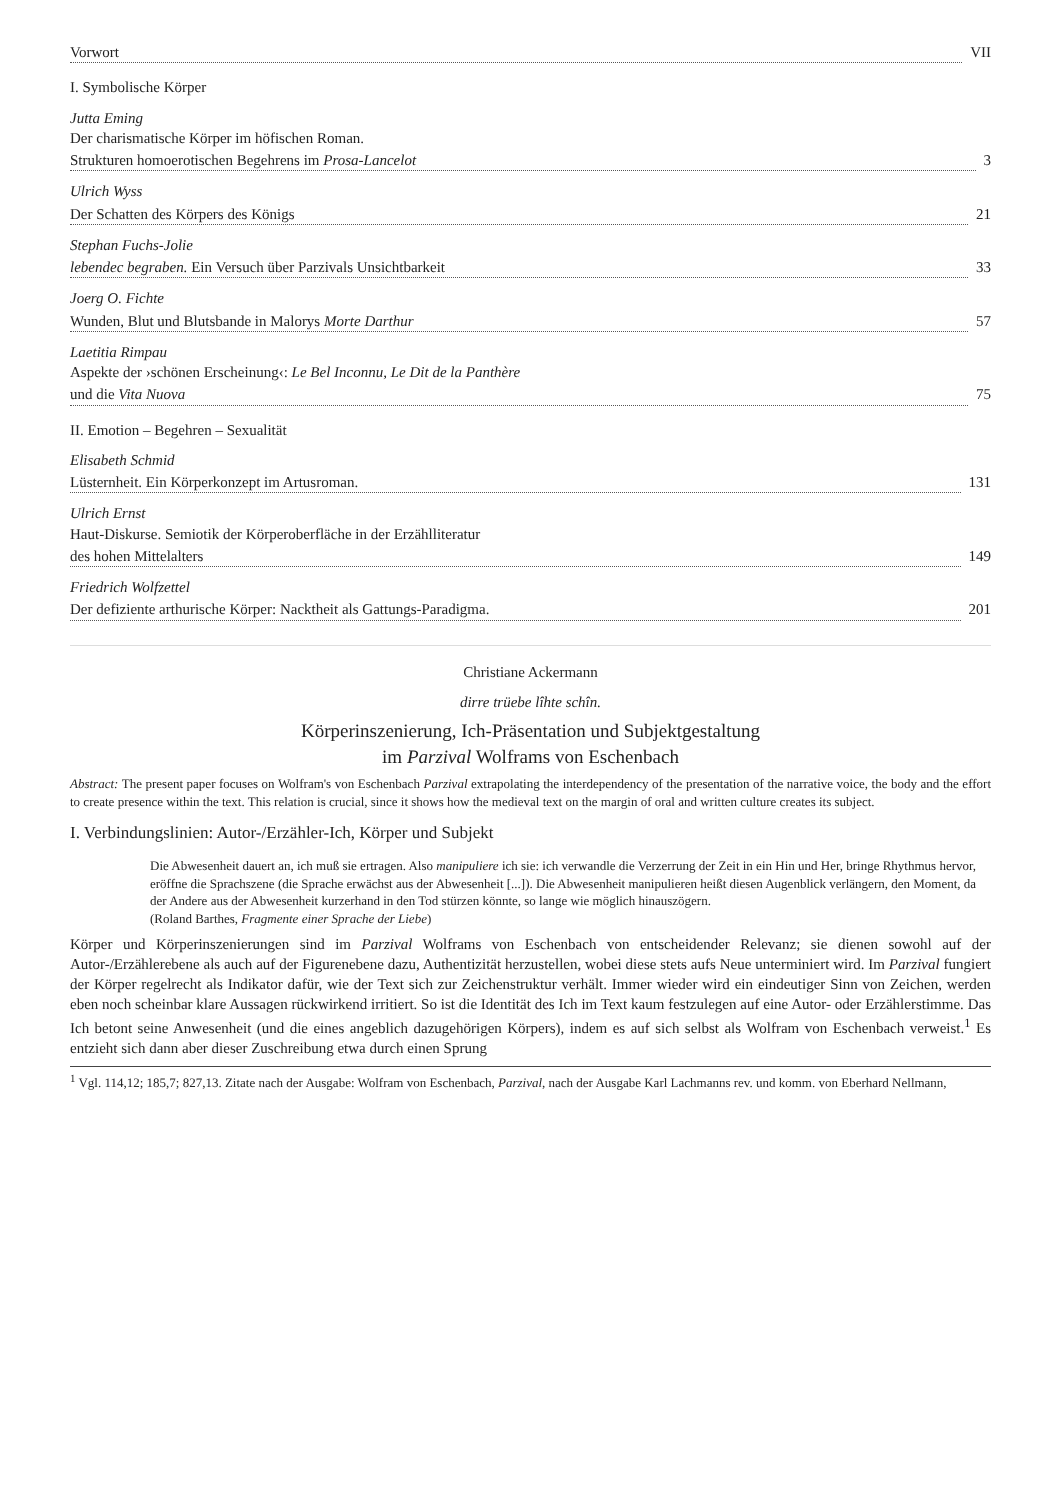Vorwort VII
I. Symbolische Körper
Jutta Eming
Der charismatische Körper im höfischen Roman.
Strukturen homoerotischen Begehrens im Prosa-Lancelot 3
Ulrich Wyss
Der Schatten des Körpers des Königs 21
Stephan Fuchs-Jolie
lebendec begraben. Ein Versuch über Parzivals Unsichtbarkeit 33
Joerg O. Fichte
Wunden, Blut und Blutsbande in Malorys Morte Darthur 57
Laetitia Rimpau
Aspekte der ›schönen Erscheinung‹: Le Bel Inconnu, Le Dit de la Panthère
und die Vita Nuova 75
II. Emotion – Begehren – Sexualität
Elisabeth Schmid
Lüsternheit. Ein Körperkonzept im Artusroman. 131
Ulrich Ernst
Haut-Diskurse. Semiotik der Körperoberfläche in der Erzählliteratur
des hohen Mittelalters 149
Friedrich Wolfzettel
Der defiziente arthurische Körper: Nacktheit als Gattungs-Paradigma. 201
Christiane Ackermann
dirre trüebe lîhte schîn.
Körperinszenierung, Ich-Präsentation und Subjektgestaltung
im Parzival Wolframs von Eschenbach
Abstract: The present paper focuses on Wolfram's von Eschenbach Parzival extrapolating the interdependency of the presentation of the narrative voice, the body and the effort to create presence within the text. This relation is crucial, since it shows how the medieval text on the margin of oral and written culture creates its subject.
I. Verbindungslinien: Autor-/Erzähler-Ich, Körper und Subjekt
Die Abwesenheit dauert an, ich muß sie ertragen. Also manipuliere ich sie: ich verwandle die Verzerrung der Zeit in ein Hin und Her, bringe Rhythmus hervor, eröffne die Sprachszene (die Sprache erwächst aus der Abwesenheit [...]). Die Abwesenheit manipulieren heißt diesen Augenblick verlängern, den Moment, da der Andere aus der Abwesenheit kurzerhand in den Tod stürzen könnte, so lange wie möglich hinauszögern.
(Roland Barthes, Fragmente einer Sprache der Liebe)
Körper und Körperinszenierungen sind im Parzival Wolframs von Eschenbach von entscheidender Relevanz; sie dienen sowohl auf der Autor-/Erzählerebene als auch auf der Figurenebene dazu, Authentizität herzustellen, wobei diese stets aufs Neue unterminiert wird. Im Parzival fungiert der Körper regelrecht als Indikator dafür, wie der Text sich zur Zeichenstruktur verhält. Immer wieder wird ein eindeutiger Sinn von Zeichen, werden eben noch scheinbar klare Aussagen rückwirkend irritiert. So ist die Identität des Ich im Text kaum festzulegen auf eine Autor- oder Erzählerstimme. Das Ich betont seine Anwesenheit (und die eines angeblich dazugehörigen Körpers), indem es auf sich selbst als Wolfram von Eschenbach verweist.<sup>1</sup> Es entzieht sich dann aber dieser Zuschreibung etwa durch einen Sprung
<sup>1</sup> Vgl. 114,12; 185,7; 827,13. Zitate nach der Ausgabe: Wolfram von Eschenbach, Parzival, nach der Ausgabe Karl Lachmanns rev. und komm. von Eberhard Nellmann,